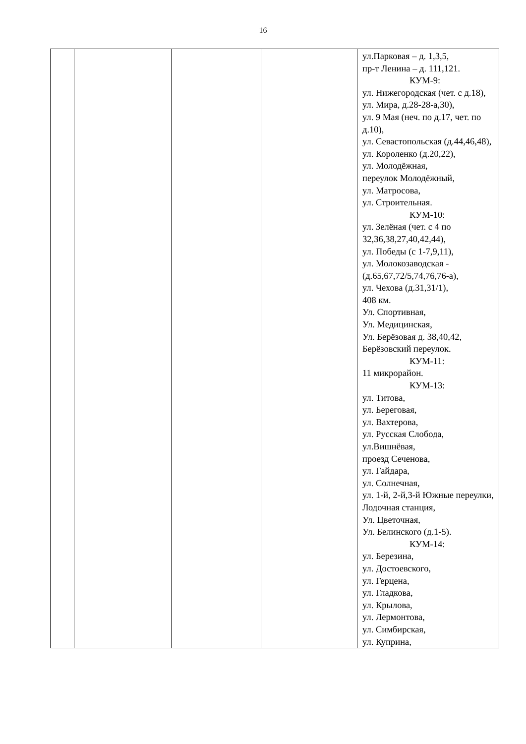16
| | | | | ул.Парковая – д. 1,3,5, пр-т Ленина – д. 111,121. КУМ-9: ул. Нижегородская (чет. с д.18), ул. Мира, д.28-28-а,30), ул. 9 Мая (неч. по д.17, чет. по д.10), ул. Севастопольская (д.44,46,48), ул. Короленко (д.20,22), ул. Молодёжная, переулок Молодёжный, ул. Матросова, ул. Строительная. КУМ-10: ул. Зелёная (чет. с 4 по 32,36,38,27,40,42,44), ул. Победы (с 1-7,9,11), ул. Молокозаводская - (д.65,67,72/5,74,76,76-а), ул. Чехова (д.31,31/1), 408 км. Ул. Спортивная, Ул. Медицинская, Ул. Берёзовая д. 38,40,42, Берёзовский переулок. КУМ-11: 11 микрорайон. КУМ-13: ул. Титова, ул. Береговая, ул. Вахтерова, ул. Русская Слобода, ул.Вишнёвая, проезд Сеченова, ул. Гайдара, ул. Солнечная, ул. 1-й, 2-й,3-й Южные переулки, Лодочная станция, Ул. Цветочная, Ул. Белинского (д.1-5). КУМ-14: ул. Березина, ул. Достоевского, ул. Герцена, ул. Гладкова, ул. Крылова, ул. Лермонтова, ул. Симбирская, ул. Куприна, |